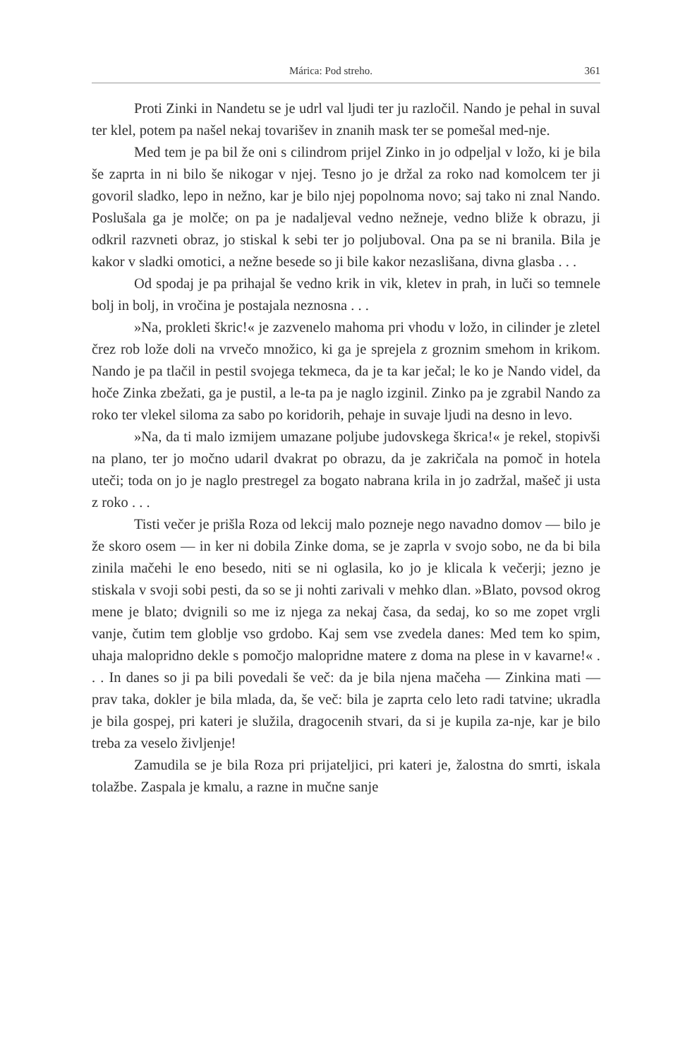Márica: Pod streho. 361
Proti Zinki in Nandetu se je udrl val ljudi ter ju razločil. Nando je pehal in suval ter klel, potem pa našel nekaj tovarišev in znanih mask ter se pomešal med-nje.
Med tem je pa bil že oni s cilindrom prijel Zinko in jo odpeljal v ložo, ki je bila še zaprta in ni bilo še nikogar v njej. Tesno jo je držal za roko nad komolcem ter ji govoril sladko, lepo in nežno, kar je bilo njej popolnoma novo; saj tako ni znal Nando. Poslušala ga je molče; on pa je nadaljeval vedno nežneje, vedno bliže k obrazu, ji odkril razvneti obraz, jo stiskal k sebi ter jo poljuboval. Ona pa se ni branila. Bila je kakor v sladki omotici, a nežne besede so ji bile kakor nezaslišana, divna glasba . . .
Od spodaj je pa prihajal še vedno krik in vik, kletev in prah, in luči so temnele bolj in bolj, in vročina je postajala neznosna . . .
»Na, prokleti škric!« je zazvenelo mahoma pri vhodu v ložo, in cilinder je zletel črez rob lože doli na vrvečo množico, ki ga je sprejela z groznim smehom in krikom. Nando je pa tlačil in pestil svojega tekmeca, da je ta kar ječal; le ko je Nando videl, da hoče Zinka zbežati, ga je pustil, a le-ta pa je naglo izginil. Zinko pa je zgrabil Nando za roko ter vlekel siloma za sabo po koridorih, pehaje in suvaje ljudi na desno in levo.
»Na, da ti malo izmijem umazane poljube judovskega škrica!« je rekel, stopivši na plano, ter jo močno udaril dvakrat po obrazu, da je zakričala na pomoč in hotela uteči; toda on jo je naglo prestregel za bogato nabrana krila in jo zadržal, mašeč ji usta z roko . . .
Tisti večer je prišla Roza od lekcij malo pozneje nego navadno domov — bilo je že skoro osem — in ker ni dobila Zinke doma, se je zaprla v svojo sobo, ne da bi bila zinila mačehi le eno besedo, niti se ni oglasila, ko jo je klicala k večerji; jezno je stiskala v svoji sobi pesti, da so se ji nohti zarivali v mehko dlan. »Blato, povsod okrog mene je blato; dvignili so me iz njega za nekaj časa, da sedaj, ko so me zopet vrgli vanje, čutim tem globlje vso grdobo. Kaj sem vse zvedela danes: Med tem ko spim, uhaja malopridno dekle s pomočjo malopridne matere z doma na plese in v kavarne!« . . . In danes so ji pa bili povedali še več: da je bila njena mačeha — Zinkina mati — prav taka, dokler je bila mlada, da, še več: bila je zaprta celo leto radi tatvine; ukradla je bila gospej, pri kateri je služila, dragocenih stvari, da si je kupila za-nje, kar je bilo treba za veselo življenje!
Zamudila se je bila Roza pri prijateljici, pri kateri je, žalostna do smrti, iskala tolažbe. Zaspala je kmalu, a razne in mučne sanje